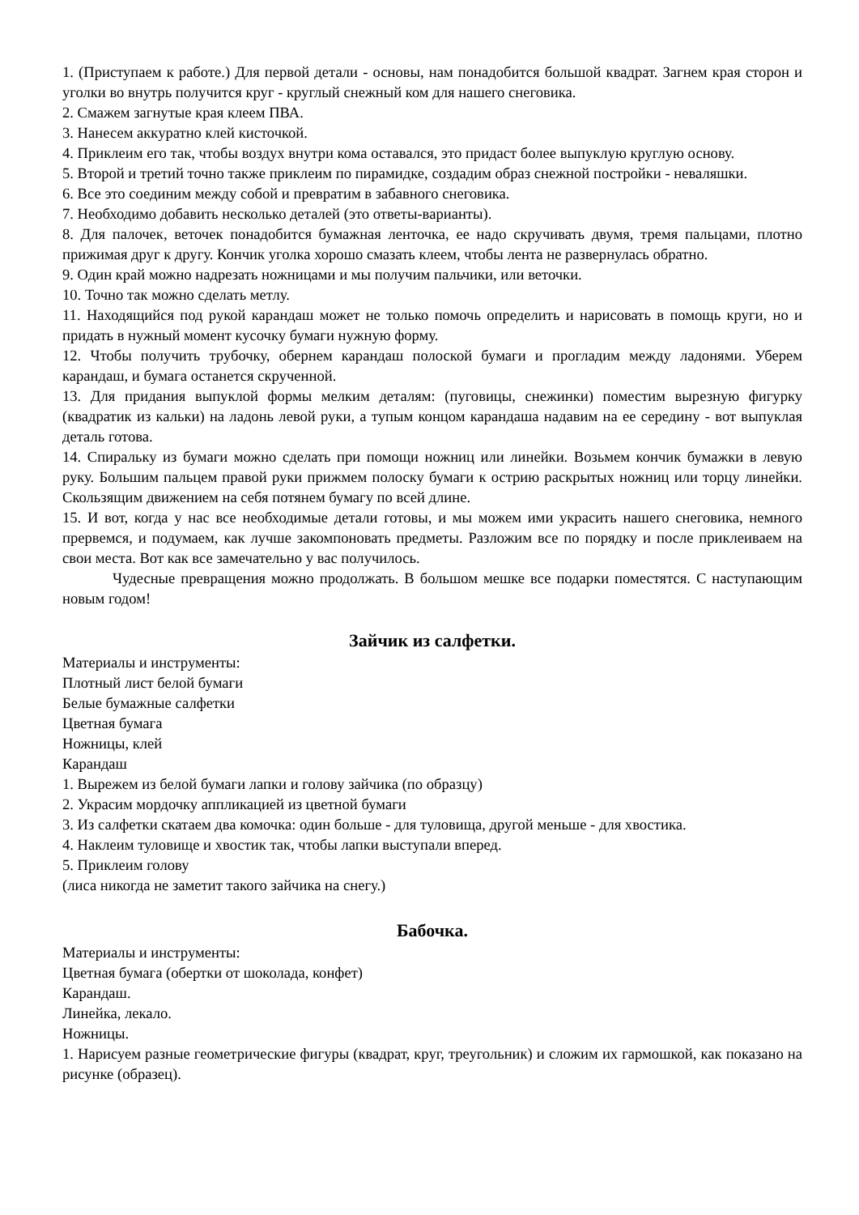1. (Приступаем к работе.) Для первой детали - основы, нам понадобится большой квадрат. Загнем края сторон и уголки во внутрь получится круг - круглый снежный ком для нашего снеговика.
2. Смажем загнутые края клеем ПВА.
3. Нанесем аккуратно клей кисточкой.
4. Приклеим его так, чтобы воздух внутри кома оставался, это придаст более выпуклую круглую основу.
5. Второй и третий точно также приклеим по пирамидке, создадим образ снежной постройки - неваляшки.
6. Все это соединим между собой и превратим в забавного снеговика.
7. Необходимо добавить несколько деталей (это ответы-варианты).
8. Для палочек, веточек понадобится бумажная ленточка, ее надо скручивать двумя, тремя пальцами, плотно прижимая друг к другу. Кончик уголка хорошо смазать клеем, чтобы лента не развернулась обратно.
9. Один край можно надрезать ножницами и мы получим пальчики, или веточки.
10. Точно так можно сделать метлу.
11. Находящийся под рукой карандаш может не только помочь определить и нарисовать в помощь круги, но и придать в нужный момент кусочку бумаги нужную форму.
12. Чтобы получить трубочку, обернем карандаш полоской бумаги и прогладим между ладонями. Уберем карандаш, и бумага останется скрученной.
13. Для придания выпуклой формы мелким деталям: (пуговицы, снежинки) поместим вырезную фигурку (квадратик из кальки) на ладонь левой руки, а тупым концом карандаша надавим на ее середину - вот выпуклая деталь готова.
14. Спиральку из бумаги можно сделать при помощи ножниц или линейки. Возьмем кончик бумажки в левую руку. Большим пальцем правой руки прижмем полоску бумаги к острию раскрытых ножниц или торцу линейки. Скользящим движением на себя потянем бумагу по всей длине.
15. И вот, когда у нас все необходимые детали готовы, и мы можем ими украсить нашего снеговика, немного прервемся, и подумаем, как лучше закомпоновать предметы. Разложим все по порядку и после приклеиваем на свои места. Вот как все замечательно у вас получилось.
Чудесные превращения можно продолжать. В большом мешке все подарки поместятся. С наступающим новым годом!
Зайчик из салфетки.
Материалы и инструменты:
Плотный лист белой бумаги
Белые бумажные салфетки
Цветная бумага
Ножницы, клей
Карандаш
1. Вырежем из белой бумаги лапки и голову зайчика (по образцу)
2. Украсим мордочку аппликацией из цветной бумаги
3. Из салфетки скатаем два комочка: один больше - для туловища, другой меньше - для хвостика.
4. Наклеим туловище и хвостик так, чтобы лапки выступали вперед.
5. Приклеим голову
(лиса никогда не заметит такого зайчика на снегу.)
Бабочка.
Материалы и инструменты:
Цветная бумага (обертки от шоколада, конфет)
Карандаш.
Линейка, лекало.
Ножницы.
1. Нарисуем разные геометрические фигуры (квадрат, круг, треугольник) и сложим их гармошкой, как показано на рисунке (образец).